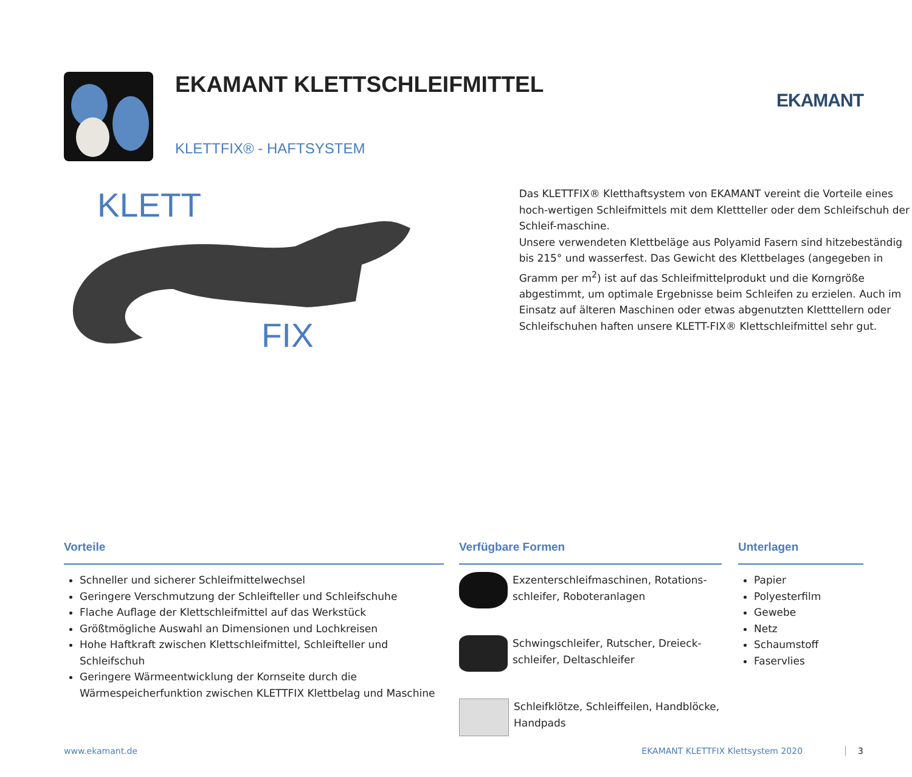EKAMANT
EKAMANT KLETTSCHLEIFMITTEL
KLETTFIX® - HAFTSYSTEM
KLETT
FIX
Das KLETTFIX® Kletthaftsystem von EKAMANT vereint die Vorteile eines hoch-wertigen Schleifmittels mit dem Klettteller oder dem Schleifschuh der Schleif-maschine.
Unsere verwendeten Klettbeläge aus Polyamid Fasern sind hitzebeständig bis 215° und wasserfest. Das Gewicht des Klettbelages (angegeben in Gramm per m<sup>2</sup>) ist auf das Schleifmittelprodukt und die Korngröße abgestimmt, um optimale Ergebnisse beim Schleifen zu erzielen. Auch im Einsatz auf älteren Maschinen oder etwas abgenutzten Kletttellern oder Schleifschuhen haften unsere KLETT-FIX® Klettschleifmittel sehr gut.
Vorteile
Schneller und sicherer Schleifmittelwechsel
Geringere Verschmutzung der Schleifteller und Schleifschuhe
Flache Auflage der Klettschleifmittel auf das Werkstück
Größtmögliche Auswahl an Dimensionen und Lochkreisen
Hohe Haftkraft zwischen Klettschleifmittel, Schleifteller und Schleifschuh
Geringere Wärmeentwicklung der Kornseite durch die Wärmespeicherfunktion zwischen KLETTFIX Klettbelag und Maschine
Verfügbare Formen
Exzenterschleifmaschinen, Rotations-schleifer, Roboteranlagen
Schwingschleifer, Rutscher, Dreieck-schleifer, Deltaschleifer
Schleifklötze, Schleiffeilen, Handblöcke, Handpads
Unterlagen
Papier
Polyesterfilm
Gewebe
Netz
Schaumstoff
Faservlies
www.ekamant.de EKAMANT KLETTFIX Klettsystem 2020 3